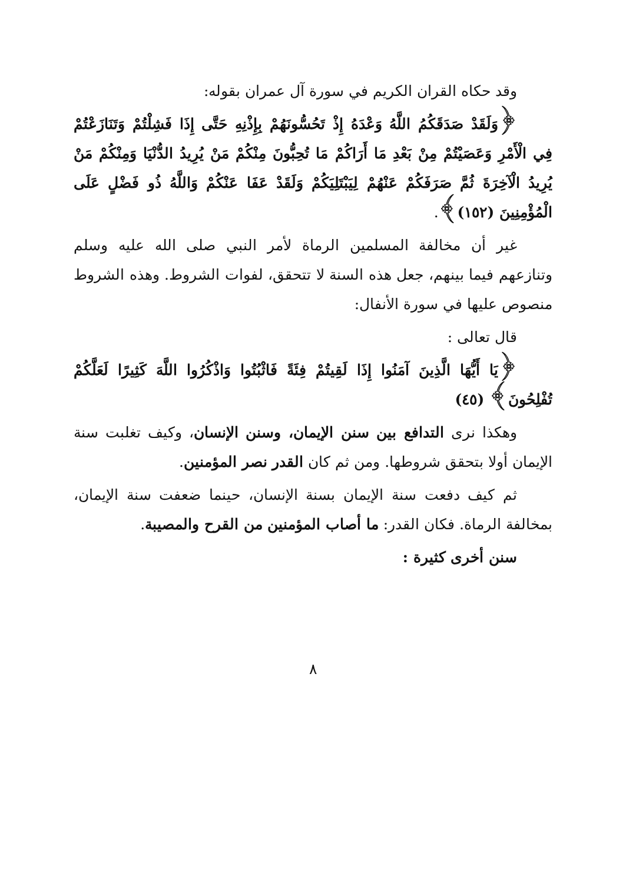وقد حكاه القران الكريم في سورة آل عمران بقوله:
﴿وَلَقَدْ صَدَقَكُمُ اللَّهُ وَعْدَهُ إِذْ تَحُسُّونَهُمْ بِإِذْنِهِ حَتَّى إِذَا فَشِلْتُمْ وَتَنَازَعْتُمْ فِي الْأَمْرِ وَعَصَيْتُمْ مِنْ بَعْدِ مَا أَرَاكُمْ مَا تُحِبُّونَ مِنْكُمْ مَنْ يُرِيدُ الدُّنْيَا وَمِنْكُمْ مَنْ يُرِيدُ الْآخِرَةَ ثُمَّ صَرَفَكُمْ عَنْهُمْ لِيَبْتَلِيَكُمْ وَلَقَدْ عَفَا عَنْكُمْ وَاللَّهُ ذُو فَضْلٍ عَلَى الْمُؤْمِنِينَ (١٥٢)﴾.
غير أن مخالفة المسلمين الرماة لأمر النبي صلى الله عليه وسلم وتنازعهم فيما بينهم، جعل هذه السنة لا تتحقق، لفوات الشروط. وهذه الشروط منصوص عليها في سورة الأنفال:
قال تعالى :
﴿يَا أَيُّهَا الَّذِينَ آمَنُوا إِذَا لَقِيتُمْ فِئَةً فَاثْبُتُوا وَاذْكُرُوا اللَّهَ كَثِيرًا لَعَلَّكُمْ تُفْلِحُونَ﴾ (٤٥)
وهكذا نرى التدافع بين سنن الإيمان، وسنن الإنسان، وكيف تغلبت سنة الإيمان أولا بتحقق شروطها. ومن ثم كان القدر نصر المؤمنين.
ثم كيف دفعت سنة الإيمان بسنة الإنسان، حينما ضعفت سنة الإيمان، بمخالفة الرماة. فكان القدر: ما أصاب المؤمنين من القرح والمصيبة.
سنن أخرى كثيرة :
٨